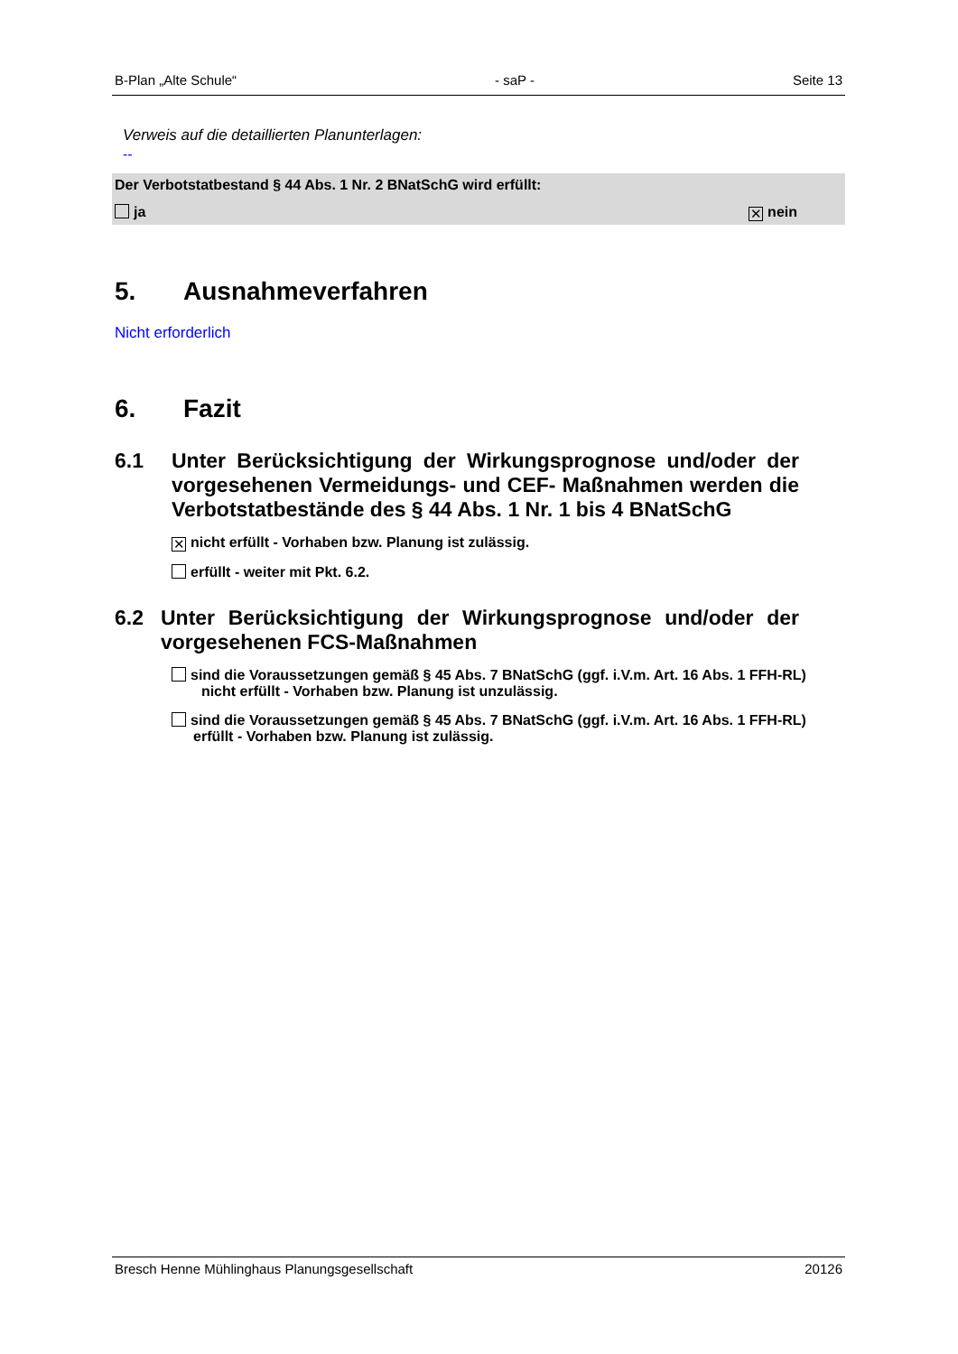B-Plan „Alte Schule“- saP - Seite 13
Verweis auf die detaillierten Planunterlagen:
--
Der Verbotstatbestand § 44 Abs. 1 Nr. 2 BNatSchG wird erfüllt:
ja ✕ nein
5. Ausnahmeverfahren
Nicht erforderlich
6. Fazit
6.1 Unter Berücksichtigung der Wirkungsprognose und/oder der vorgesehenen Vermeidungs- und CEF- Maßnahmen werden die Verbotstatbestände des § 44 Abs. 1 Nr. 1 bis 4 BNatSchG
✕ nicht erfüllt - Vorhaben bzw. Planung ist zulässig.
erfüllt - weiter mit Pkt. 6.2.
6.2 Unter Berücksichtigung der Wirkungsprognose und/oder der vorgesehenen FCS-Maßnahmen
sind die Voraussetzungen gemäß § 45 Abs. 7 BNatSchG (ggf. i.V.m. Art. 16 Abs. 1 FFH-RL) nicht erfüllt - Vorhaben bzw. Planung ist unzulässig.
sind die Voraussetzungen gemäß § 45 Abs. 7 BNatSchG (ggf. i.V.m. Art. 16 Abs. 1 FFH-RL) erfüllt - Vorhaben bzw. Planung ist zulässig.
Bresch Henne Mühlinghaus Planungsgesellschaft 20126